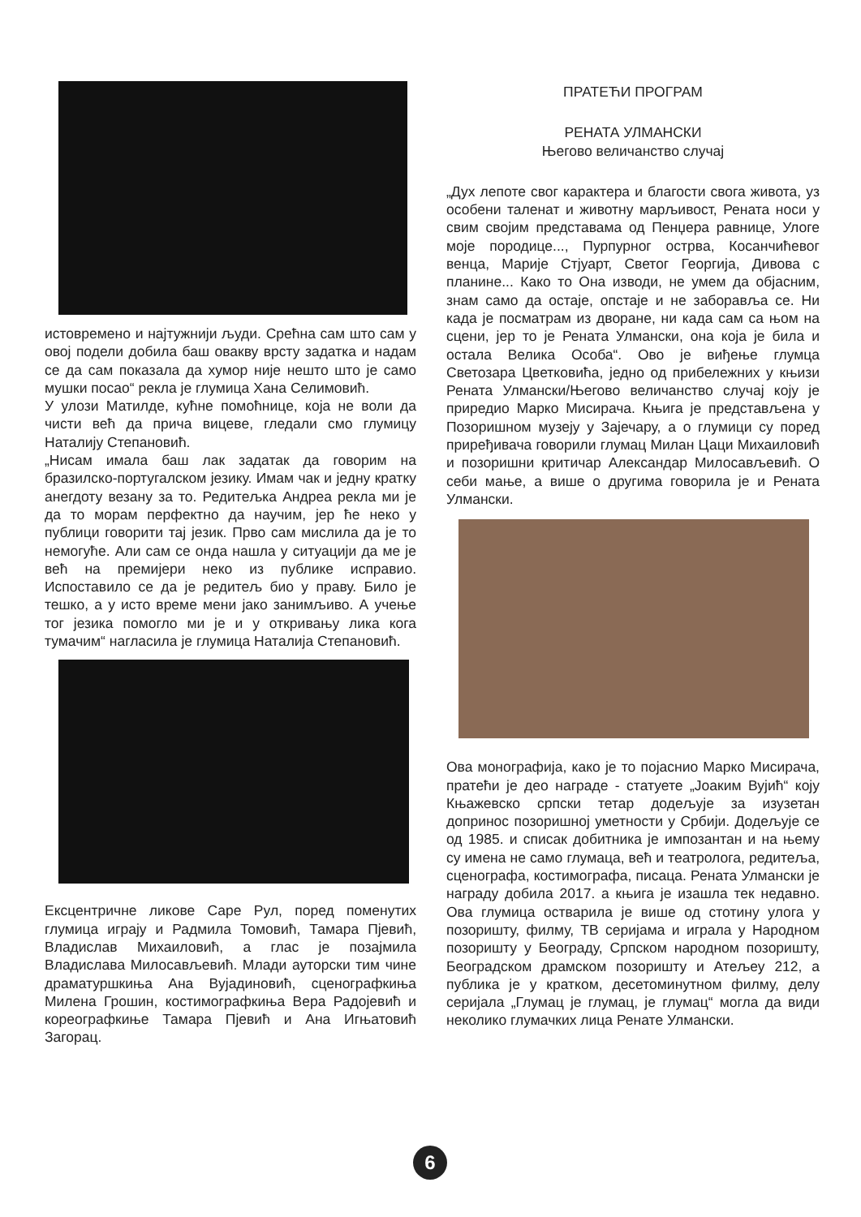истовремено и најтужнији људи. Срећна сам што сам у овој подели добила баш овакву врсту задатка и надам се да сам показала да хумор није нешто што је само мушки посао“ рекла је глумица Хана Селимовић.
У улози Матилде, кућне помоћнице, која не воли да чисти већ да прича вицеве, гледали смо глумицу Наталију Степановић.
„Нисам имала баш лак задатак да говорим на бразилско-португалском језику. Имам чак и једну кратку анегдоту везану за то. Редитељка Андреа рекла ми је да то морам перфектно да научим, јер ће неко у публици говорити тај језик. Прво сам мислила да је то немогуће. Али сам се онда нашла у ситуацији да ме је већ на премијери неко из публике исправио. Испоставило се да је редитељ био у праву. Било је тешко, а у исто време мени јако занимљиво. А учење тог језика помогло ми је и у откривању лика кога тумачим“ нагласила је глумица Наталија Степановић.
Ексцентричне ликове Саре Рул, поред поменутих глумица играју и Радмила Томовић, Тамара Пјевић, Владислав Михаиловић, а глас је позајмила Владислава Милосављевић. Млади ауторски тим чине драматуршкиња Ана Вујадиновић, сценографкиња Милена Грошин, костимографкиња Вера Радојевић и кореографкиње Тамара Пјевић и Ана Игњатовић Загорац.
ПРАТЕЋИ ПРОГРАМ
РЕНАТА УЛМАНСКИ
Његово величанство случај
„Дух лепоте свог карактера и благости свога живота, уз особени таленат и животну марљивост, Рената носи у свим својим представама од Пенџера равнице, Улоге моје породице..., Пурпурног острва, Косанчићевог венца, Марије Стјуарт, Светог Георгија, Дивова с планине... Како то Она изводи, не умем да објасним, знам само да остаје, опстаје и не заборавља се. Ни када је посматрам из дворане, ни када сам са њом на сцени, јер то је Рената Улмански, она која је била и остала Велика Особа“. Ово је виђење глумца Светозара Цветковића, једно од прибележних у књизи Рената Улмански/Његово величанство случај коју је приредио Марко Мисирача. Књига је представљена у Позоришном музеју у Зајечару, а о глумици су поред приређивача говорили глумац Милан Цаци Михаиловић и позоришни критичар Александар Милосављевић. О себи мање, а више о другима говорила је и Рената Улмански.
Ова монографија, како је то појаснио Марко Мисирача, пратећи је део награде - статуете „Јоаким Вујић“ коју Књажевско српски тетар додељује за изузетан допринос позоришној уметности у Србији. Додељује се од 1985. и списак добитника је импозантан и на њему су имена не само глумаца, већ и театролога, редитеља, сценографа, костимографа, писаца. Рената Улмански је награду добила 2017. а књига је изашла тек недавно. Ова глумица остварила је више од стотину улога у позоришту, филму, ТВ серијама и играла у Народном позоришту у Београду, Српском народном позоришту, Београдском драмском позоришту и Атељеу 212, а публика је у кратком, десетоминутном филму, делу серијала „Глумац је глумац, је глумац“ могла да види неколико глумачких лица Ренате Улмански.
6